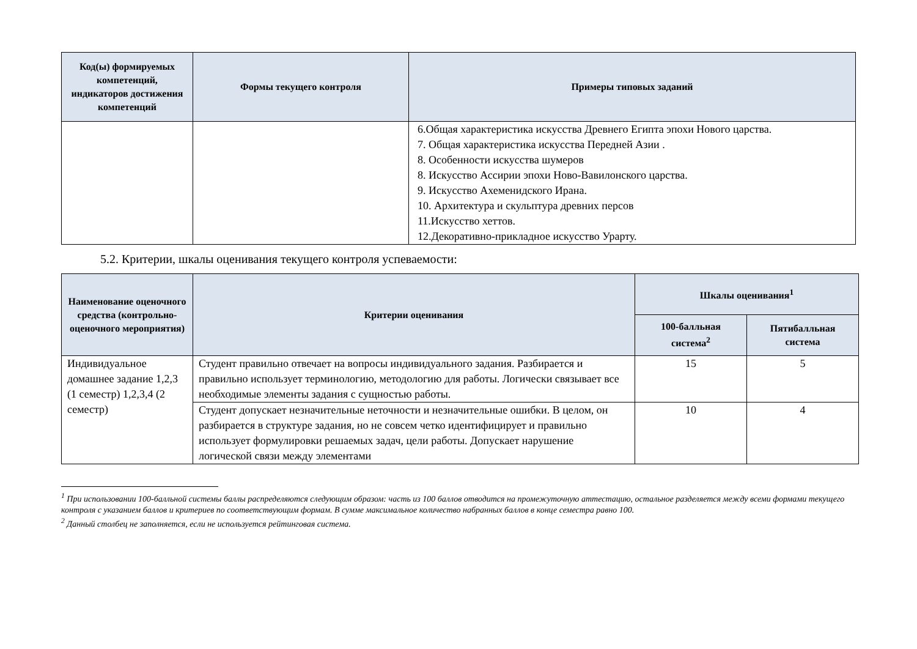| Код(ы) формируемых компетенций, индикаторов достижения компетенций | Формы текущего контроля | Примеры типовых заданий |
| --- | --- | --- |
| | | 6.Общая характеристика искусства Древнего Египта эпохи Нового царства. 7. Общая характеристика искусства Передней Азии . 8. Особенности искусства шумеров 8. Искусство Ассирии эпохи Ново-Вавилонского царства. 9. Искусство Ахеменидского Ирана. 10. Архитектура и скульптура древних персов 11.Искусство хеттов. 12.Декоративно-прикладное искусство Урарту. |
5.2. Критерии, шкалы оценивания текущего контроля успеваемости:
| Наименование оценочного средства (контрольно-оценочного мероприятия) | Критерии оценивания | Шкалы оценивания<sup>1</sup> | |
| --- | --- | --- | --- |
| | | 100-балльная система<sup>2</sup> | Пятибалльная система |
| Индивидуальное домашнее задание 1,2,3 (1 семестр) 1,2,3,4 (2 семестр) | Студент правильно отвечает на вопросы индивидуального задания. Разбирается и правильно использует терминологию, методологию для работы. Логически связывает все необходимые элементы задания с сущностью работы. | 15 | 5 |
| | Студент допускает незначительные неточности и незначительные ошибки. В целом, он разбирается в структуре задания, но не совсем четко идентифицирует и правильно использует формулировки решаемых задач, цели работы. Допускает нарушение логической связи между элементами | 10 | 4 |
<sup>1</sup> При использовании 100-балльной системы баллы распределяются следующим образом: часть из 100 баллов отводится на промежуточную аттестацию, остальное разделяется между всеми формами текущего контроля с указанием баллов и критериев по соответствующим формам. В сумме максимальное количество набранных баллов в конце семестра равно 100.
<sup>2</sup> Данный столбец не заполняется, если не используется рейтинговая система.